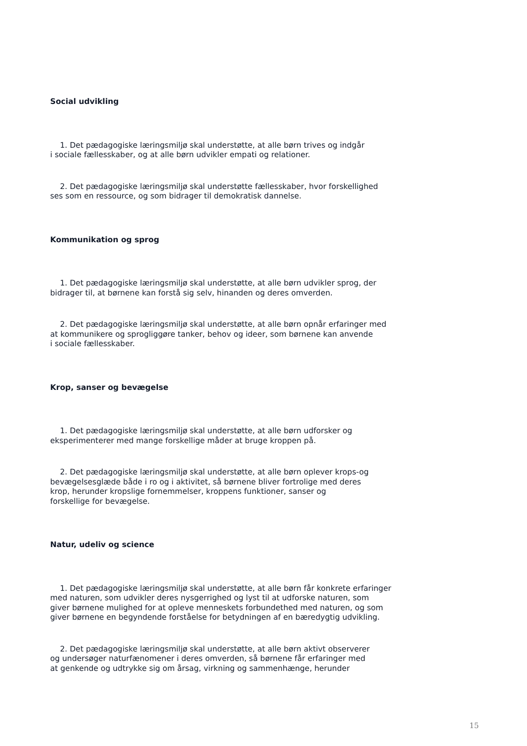Social udvikling
1. Det pædagogiske læringsmiljø skal understøtte, at alle børn trives og indgår
i sociale fællesskaber, og at alle børn udvikler empati og relationer.
2. Det pædagogiske læringsmiljø skal understøtte fællesskaber, hvor forskellighed
ses som en ressource, og som bidrager til demokratisk dannelse.
Kommunikation og sprog
1. Det pædagogiske læringsmiljø skal understøtte, at alle børn udvikler sprog, der
bidrager til, at børnene kan forstå sig selv, hinanden og deres omverden.
2. Det pædagogiske læringsmiljø skal understøtte, at alle børn opnår erfaringer med
at kommunikere og sprogliggøre tanker, behov og ideer, som børnene kan anvende
i sociale fællesskaber.
Krop, sanser og bevægelse
1. Det pædagogiske læringsmiljø skal understøtte, at alle børn udforsker og
eksperimenterer med mange forskellige måder at bruge kroppen på.
2. Det pædagogiske læringsmiljø skal understøtte, at alle børn oplever krops-og
bevægelsesglæde både i ro og i aktivitet, så børnene bliver fortrolige med deres
krop, herunder kropslige fornemmelser, kroppens funktioner, sanser og
forskellige for bevægelse.
Natur, udeliv og science
1. Det pædagogiske læringsmiljø skal understøtte, at alle børn får konkrete erfaringer
med naturen, som udvikler deres nysgerrighed og lyst til at udforske naturen, som
giver børnene mulighed for at opleve menneskets forbundethed med naturen, og som
giver børnene en begyndende forståelse for betydningen af en bæredygtig udvikling.
2. Det pædagogiske læringsmiljø skal understøtte, at alle børn aktivt observerer
og undersøger naturfænomener i deres omverden, så børnene får erfaringer med
at genkende og udtrykke sig om årsag, virkning og sammenhænge, herunder
15